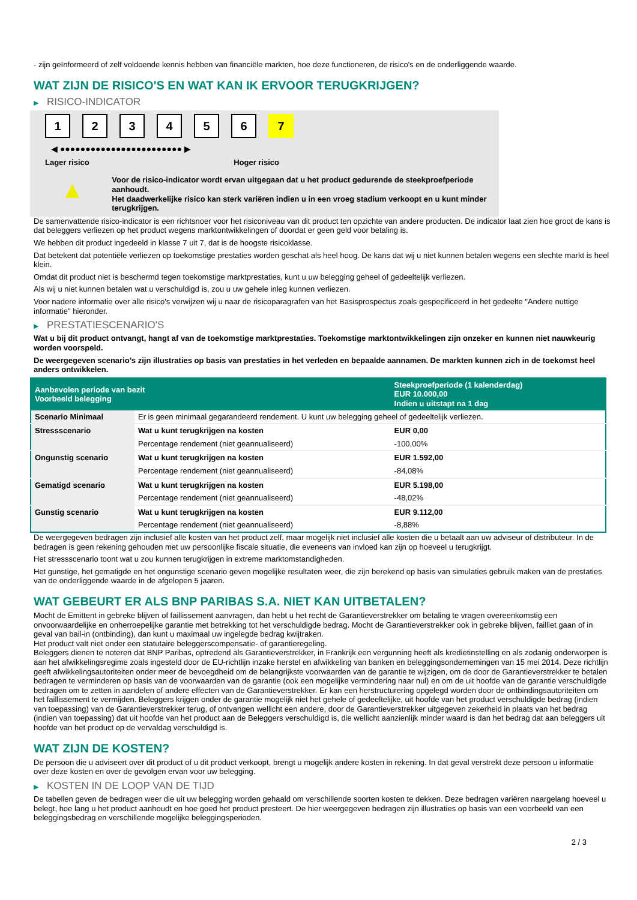- zijn geïnformeerd of zelf voldoende kennis hebben van financiële markten, hoe deze functioneren, de risico's en de onderliggende waarde.
WAT ZIJN DE RISICO'S EN WAT KAN IK ERVOOR TERUGKRIJGEN?
▶ RISICO-INDICATOR
1 2 3 4 5 6 7
◀ ●●●●●●●●●●●●●●●●●●●●●●●● ▶
Lager risico Hoger risico
▲
Voor de risico-indicator wordt ervan uitgegaan dat u het product gedurende de steekproefperiode aanhoudt.
Het daadwerkelijke risico kan sterk variëren indien u in een vroeg stadium verkoopt en u kunt minder terugkrijgen.
De samenvattende risico-indicator is een richtsnoer voor het risiconiveau van dit product ten opzichte van andere producten. De indicator laat zien hoe groot de kans is dat beleggers verliezen op het product wegens marktontwikkelingen of doordat er geen geld voor betaling is.
We hebben dit product ingedeeld in klasse 7 uit 7, dat is de hoogste risicoklasse.
Dat betekent dat potentiële verliezen op toekomstige prestaties worden geschat als heel hoog. De kans dat wij u niet kunnen betalen wegens een slechte markt is heel klein.
Omdat dit product niet is beschermd tegen toekomstige marktprestaties, kunt u uw belegging geheel of gedeeltelijk verliezen.
Als wij u niet kunnen betalen wat u verschuldigd is, zou u uw gehele inleg kunnen verliezen.
Voor nadere informatie over alle risico's verwijzen wij u naar de risicoparagrafen van het Basisprospectus zoals gespecificeerd in het gedeelte "Andere nuttige informatie" hieronder.
▶ PRESTATIESCENARIO'S
Wat u bij dit product ontvangt, hangt af van de toekomstige marktprestaties. Toekomstige marktontwikkelingen zijn onzeker en kunnen niet nauwkeurig worden voorspeld.
De weergegeven scenario’s zijn illustraties op basis van prestaties in het verleden en bepaalde aannamen. De markten kunnen zich in de toekomst heel anders ontwikkelen.
| Aanbevolen periode van bezit Voorbeeld belegging | | Steekproefperiode (1 kalenderdag) EUR 10.000,00 Indien u uitstapt na 1 dag |
| --- | --- | --- |
| Scenario Minimaal | Er is geen minimaal gegarandeerd rendement. U kunt uw belegging geheel of gedeeltelijk verliezen. | |
| Stressscenario | Wat u kunt terugkrijgen na kosten | EUR 0,00 |
| | Percentage rendement (niet geannualiseerd) | -100,00% |
| Ongunstig scenario | Wat u kunt terugkrijgen na kosten | EUR 1.592,00 |
| | Percentage rendement (niet geannualiseerd) | -84,08% |
| Gematigd scenario | Wat u kunt terugkrijgen na kosten | EUR 5.198,00 |
| | Percentage rendement (niet geannualiseerd) | -48,02% |
| Gunstig scenario | Wat u kunt terugkrijgen na kosten | EUR 9.112,00 |
| | Percentage rendement (niet geannualiseerd) | -8,88% |
De weergegeven bedragen zijn inclusief alle kosten van het product zelf, maar mogelijk niet inclusief alle kosten die u betaalt aan uw adviseur of distributeur. In de bedragen is geen rekening gehouden met uw persoonlijke fiscale situatie, die eveneens van invloed kan zijn op hoeveel u terugkrijgt.
Het stressscenario toont wat u zou kunnen terugkrijgen in extreme marktomstandigheden.
Het gunstige, het gematigde en het ongunstige scenario geven mogelijke resultaten weer, die zijn berekend op basis van simulaties gebruik maken van de prestaties van de onderliggende waarde in de afgelopen 5 jaaren.
WAT GEBEURT ER ALS BNP PARIBAS S.A. NIET KAN UITBETALEN?
Mocht de Emittent in gebreke blijven of faillissement aanvragen, dan hebt u het recht de Garantieverstrekker om betaling te vragen overeenkomstig een onvoorwaardelijke en onherroepelijke garantie met betrekking tot het verschuldigde bedrag. Mocht de Garantieverstrekker ook in gebreke blijven, failliet gaan of in geval van bail-in (ontbinding), dan kunt u maximaal uw ingelegde bedrag kwijtraken.
Het product valt niet onder een statutaire beleggerscompensatie- of garantieregeling.
Beleggers dienen te noteren dat BNP Paribas, optredend als Garantieverstrekker, in Frankrijk een vergunning heeft als kredietinstelling en als zodanig onderworpen is aan het afwikkelingsregime zoals ingesteld door de EU-richtlijn inzake herstel en afwikkeling van banken en beleggingsondernemingen van 15 mei 2014. Deze richtlijn geeft afwikkelingsautoriteiten onder meer de bevoegdheid om de belangrijkste voorwaarden van de garantie te wijzigen, om de door de Garantieverstrekker te betalen bedragen te verminderen op basis van de voorwaarden van de garantie (ook een mogelijke vermindering naar nul) en om de uit hoofde van de garantie verschuldigde bedragen om te zetten in aandelen of andere effecten van de Garantieverstrekker. Er kan een herstructurering opgelegd worden door de ontbindingsautoriteiten om het faillissement te vermijden. Beleggers krijgen onder de garantie mogelijk niet het gehele of gedeeltelijke, uit hoofde van het product verschuldigde bedrag (indien van toepassing) van de Garantieverstrekker terug, of ontvangen wellicht een andere, door de Garantieverstrekker uitgegeven zekerheid in plaats van het bedrag (indien van toepassing) dat uit hoofde van het product aan de Beleggers verschuldigd is, die wellicht aanzienlijk minder waard is dan het bedrag dat aan beleggers uit hoofde van het product op de vervaldag verschuldigd is.
WAT ZIJN DE KOSTEN?
De persoon die u adviseert over dit product of u dit product verkoopt, brengt u mogelijk andere kosten in rekening. In dat geval verstrekt deze persoon u informatie over deze kosten en over de gevolgen ervan voor uw belegging.
▶ KOSTEN IN DE LOOP VAN DE TIJD
De tabellen geven de bedragen weer die uit uw belegging worden gehaald om verschillende soorten kosten te dekken. Deze bedragen variëren naargelang hoeveel u belegt, hoe lang u het product aanhoudt en hoe goed het product presteert. De hier weergegeven bedragen zijn illustraties op basis van een voorbeeld van een beleggingsbedrag en verschillende mogelijke beleggingsperioden.
2 / 3